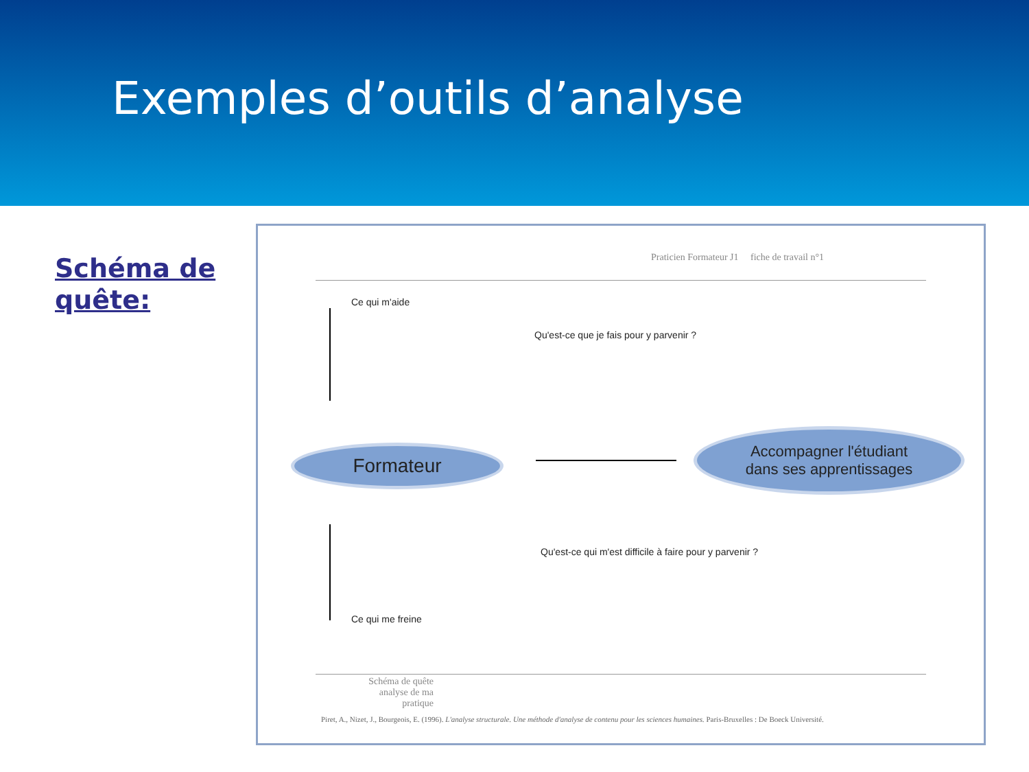Exemples d’outils d’analyse
Schéma de quête:
Praticien Formateur J1 fiche de travail n°1
Ce qui m'aide
Qu'est-ce que je fais pour y parvenir ?
Formateur
Accompagner l'étudiant
dans ses apprentissages
Qu'est-ce qui m'est difficile à faire pour y parvenir ?
Ce qui me freine
Schéma de quête analyse de ma pratique
Piret, A., Nizet, J., Bourgeois, E. (1996). L'analyse structurale. Une méthode d'analyse de contenu pour les sciences humaines. Paris-Bruxelles : De Boeck Université.